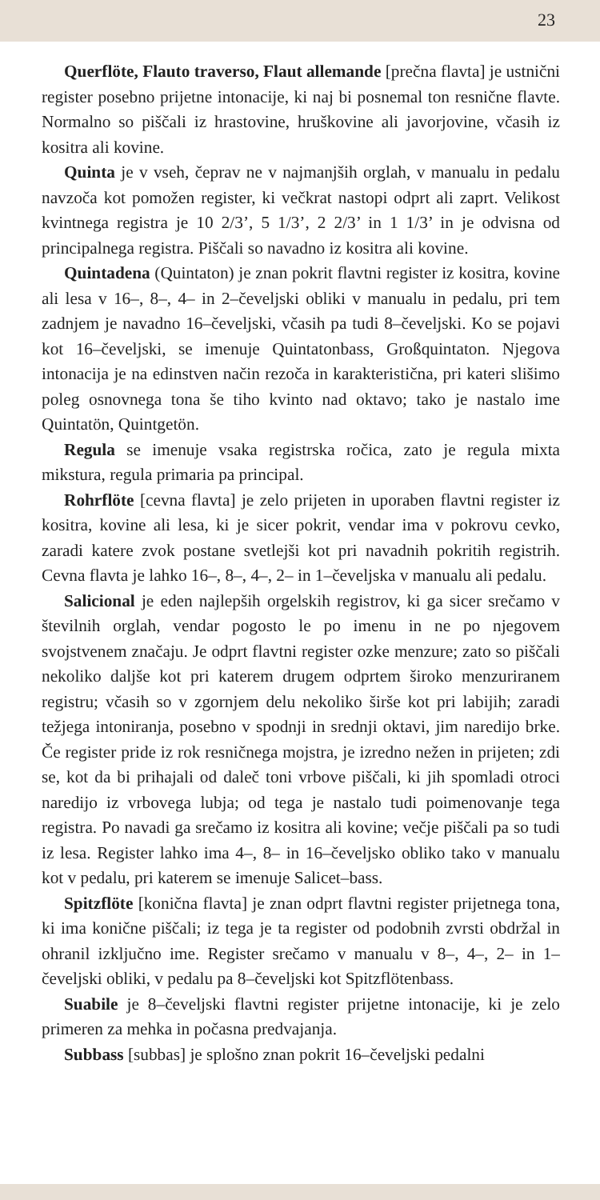23
Querflöte, Flauto traverso, Flaut allemande [prečna flavta] je ustnični register posebno prijetne intonacije, ki naj bi posnemal ton resnične flavte. Normalno so piščali iz hrastovine, hruškovine ali javorjovine, včasih iz kositra ali kovine.
Quinta je v vseh, čeprav ne v najmanjših orglah, v manualu in pedalu navzoča kot pomožen register, ki večkrat nastopi odprt ali zaprt. Velikost kvintnega registra je 10 2/3’, 5 1/3’, 2 2/3’ in 1 1/3’ in je odvisna od principalnega registra. Piščali so navadno iz kositra ali kovine.
Quintadena (Quintaton) je znan pokrit flavtni register iz kositra, kovine ali lesa v 16–, 8–, 4– in 2–čeveljski obliki v manualu in pedalu, pri tem zadnjem je navadno 16–čeveljski, včasih pa tudi 8–čeveljski. Ko se pojavi kot 16–čeveljski, se imenuje Quintatonbass, Großquintaton. Njegova intonacija je na edinstven način rezoča in karakteristična, pri kateri slišimo poleg osnovnega tona še tiho kvinto nad oktavo; tako je nastalo ime Quintatön, Quintgetön.
Regula se imenuje vsaka registrska ročica, zato je regula mixta mikstura, regula primaria pa principal.
Rohrflöte [cevna flavta] je zelo prijeten in uporaben flavtni register iz kositra, kovine ali lesa, ki je sicer pokrit, vendar ima v pokrovu cevko, zaradi katere zvok postane svetlejši kot pri navadnih pokritih registrih. Cevna flavta je lahko 16–, 8–, 4–, 2– in 1–čeveljska v manualu ali pedalu.
Salicional je eden najlepših orgelskih registrov, ki ga sicer srečamo v številnih orglah, vendar pogosto le po imenu in ne po njegovem svojstvenem značaju. Je odprt flavtni register ozke menzure; zato so piščali nekoliko daljše kot pri katerem drugem odprtem široko menzuriranem registru; včasih so v zgornjem delu nekoliko širše kot pri labijih; zaradi težjega intoniranja, posebno v spodnji in srednji oktavi, jim naredijo brke. Če register pride iz rok resničnega mojstra, je izredno nežen in prijeten; zdi se, kot da bi prihajali od daleč toni vrbove piščali, ki jih spomladi otroci naredijo iz vrbovega lubja; od tega je nastalo tudi poimenovanje tega registra. Po navadi ga srečamo iz kositra ali kovine; večje piščali pa so tudi iz lesa. Register lahko ima 4–, 8– in 16–čeveljsko obliko tako v manualu kot v pedalu, pri katerem se imenuje Salicet–bass.
Spitzflöte [konična flavta] je znan odprt flavtni register prijetnega tona, ki ima konične piščali; iz tega je ta register od podobnih zvrsti obdržal in ohranil izključno ime. Register srečamo v manualu v 8–, 4–, 2– in 1–čeveljski obliki, v pedalu pa 8–čeveljski kot Spitzflötenbass.
Suabile je 8–čeveljski flavtni register prijetne intonacije, ki je zelo primeren za mehka in počasna predvajanja.
Subbass [subbas] je splošno znan pokrit 16–čeveljski pedalni